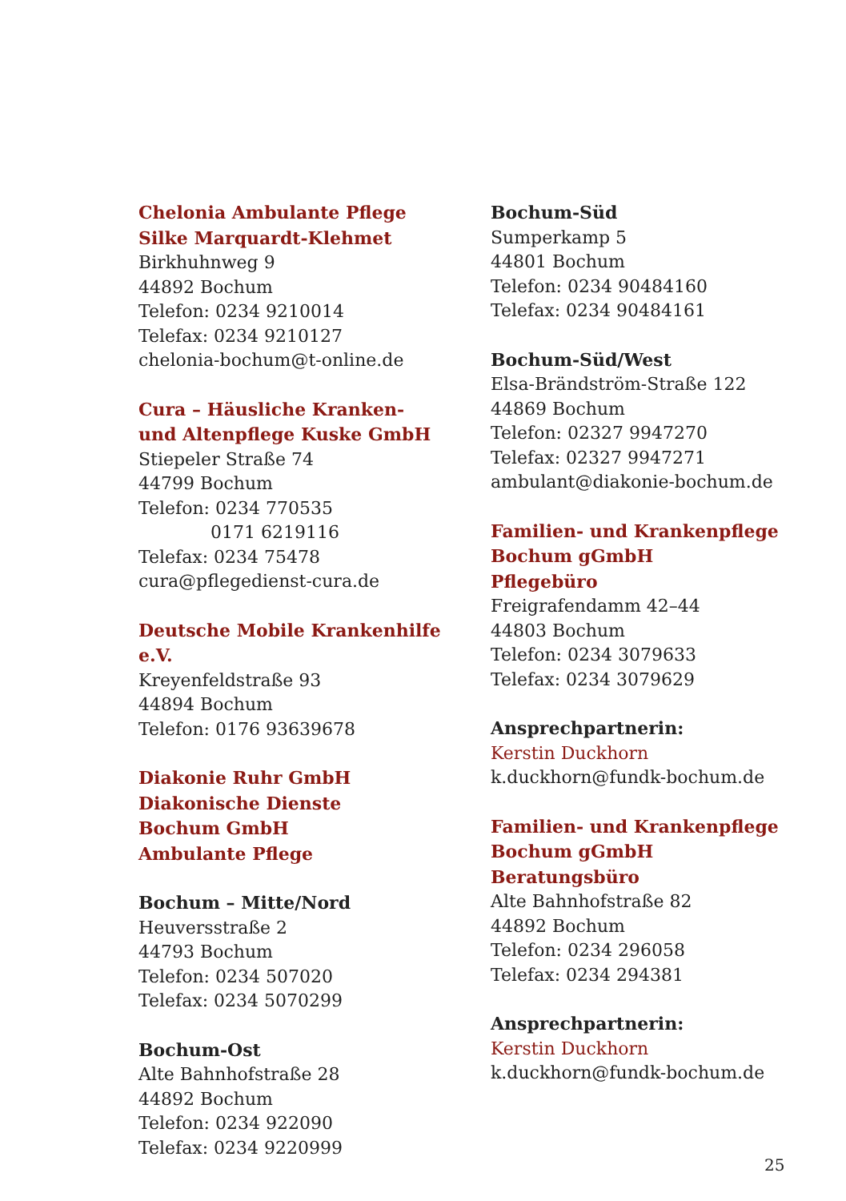Chelonia Ambulante Pflege
Silke Marquardt-Klehmet
Birkhuhnweg 9
44892 Bochum
Telefon: 0234 9210014
Telefax: 0234 9210127
chelonia-bochum@t-online.de
Cura – Häusliche Kranken-
und Altenpflege Kuske GmbH
Stiepeler Straße 74
44799 Bochum
Telefon: 0234 770535
0171 6219116
Telefax: 0234 75478
cura@pflegedienst-cura.de
Deutsche Mobile Krankenhilfe e.V.
Kreyenfeldstraße 93
44894 Bochum
Telefon: 0176 93639678
Diakonie Ruhr GmbH
Diakonische Dienste
Bochum GmbH
Ambulante Pflege
Bochum – Mitte/Nord
Heuversstraße 2
44793 Bochum
Telefon: 0234 507020
Telefax: 0234 5070299
Bochum-Ost
Alte Bahnhofstraße 28
44892 Bochum
Telefon: 0234 922090
Telefax: 0234 9220999
Bochum-Süd
Sumperkamp 5
44801 Bochum
Telefon: 0234 90484160
Telefax: 0234 90484161
Bochum-Süd/West
Elsa-Brändström-Straße 122
44869 Bochum
Telefon: 02327 9947270
Telefax: 02327 9947271
ambulant@diakonie-bochum.de
Familien- und Krankenpflege
Bochum gGmbH
Pflegebüro
Freigrafendamm 42–44
44803 Bochum
Telefon: 0234 3079633
Telefax: 0234 3079629
Ansprechpartnerin:
Kerstin Duckhorn
k.duckhorn@fundk-bochum.de
Familien- und Krankenpflege
Bochum gGmbH
Beratungsbüro
Alte Bahnhofstraße 82
44892 Bochum
Telefon: 0234 296058
Telefax: 0234 294381
Ansprechpartnerin:
Kerstin Duckhorn
k.duckhorn@fundk-bochum.de
25